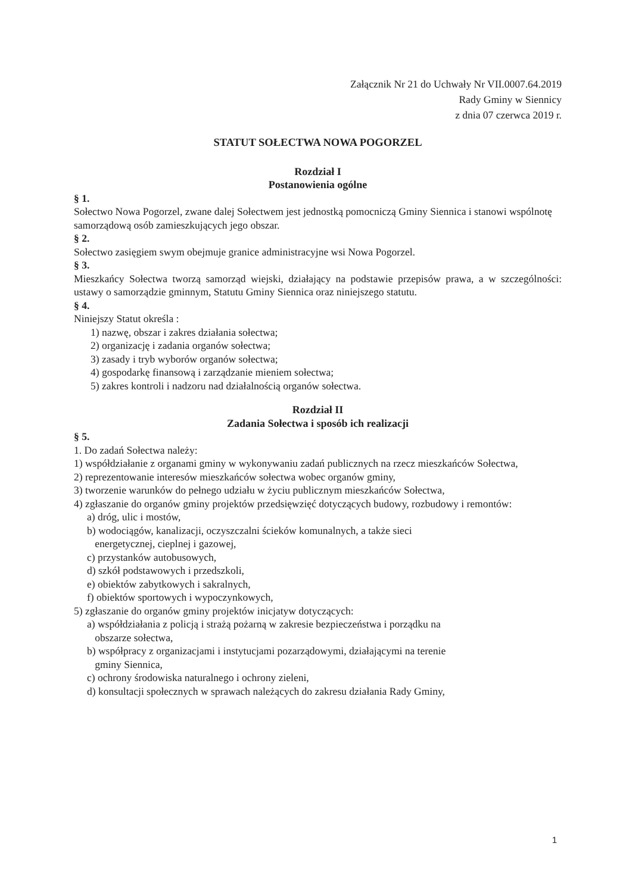Załącznik Nr 21 do Uchwały Nr VII.0007.64.2019
Rady Gminy w Siennicy
z dnia 07 czerwca 2019 r.
STATUT SOŁECTWA NOWA POGORZEL
Rozdział I
Postanowienia ogólne
§ 1.
Sołectwo Nowa Pogorzel, zwane dalej Sołectwem jest jednostką pomocniczą Gminy Siennica i stanowi wspólnotę samorządową osób zamieszkujących jego obszar.
§ 2.
Sołectwo zasięgiem swym obejmuje granice administracyjne wsi Nowa Pogorzel.
§ 3.
Mieszkańcy Sołectwa tworzą samorząd wiejski, działający na podstawie przepisów prawa, a w szczególności: ustawy o samorządzie gminnym, Statutu Gminy Siennica oraz niniejszego statutu.
§ 4.
Niniejszy Statut określa :
1) nazwę, obszar i zakres działania sołectwa;
2) organizację i zadania organów sołectwa;
3) zasady i tryb wyborów organów sołectwa;
4) gospodarkę finansową i zarządzanie mieniem sołectwa;
5) zakres kontroli i nadzoru nad działalnością organów sołectwa.
Rozdział II
Zadania Sołectwa i sposób ich realizacji
§ 5.
1. Do zadań Sołectwa należy:
1) współdziałanie z organami gminy w wykonywaniu zadań publicznych na rzecz mieszkańców Sołectwa,
2) reprezentowanie interesów mieszkańców sołectwa wobec organów gminy,
3) tworzenie warunków do pełnego udziału w życiu publicznym mieszkańców Sołectwa,
4) zgłaszanie do organów gminy projektów przedsięwzięć dotyczących budowy, rozbudowy i remontów:
a) dróg, ulic i mostów,
b) wodociągów, kanalizacji, oczyszczalni ścieków komunalnych, a także sieci
energetycznej, cieplnej i gazowej,
c) przystanków autobusowych,
d) szkół podstawowych i przedszkoli,
e) obiektów zabytkowych i sakralnych,
f) obiektów sportowych i wypoczynkowych,
5) zgłaszanie do organów gminy projektów inicjatyw dotyczących:
a) współdziałania z policją i strażą pożarną w zakresie bezpieczeństwa i porządku na
obszarze sołectwa,
b) współpracy z organizacjami i instytucjami pozarządowymi, działającymi na terenie
gminy Siennica,
c) ochrony środowiska naturalnego i ochrony zieleni,
d) konsultacji społecznych w sprawach należących do zakresu działania Rady Gminy,
1